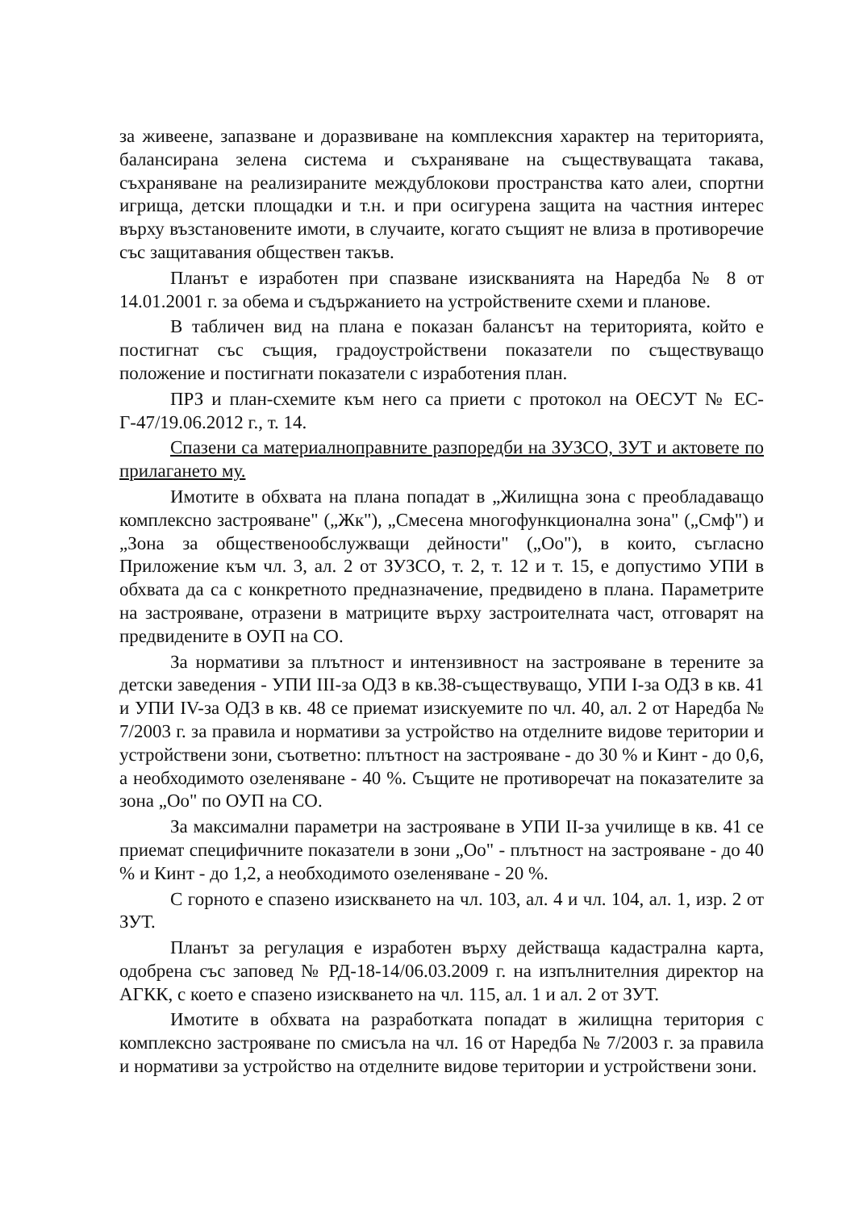за живеене, запазване и доразвиване на комплексния характер на територията, балансирана зелена система и съхраняване на съществуващата такава, съхраняване на реализираните междублокови пространства като алеи, спортни игрища, детски площадки и т.н. и при осигурена защита на частния интерес върху възстановените имоти, в случаите, когато същият не влиза в противоречие със защитавания обществен такъв.
Планът е изработен при спазване изискванията на Наредба № 8 от 14.01.2001 г. за обема и съдържанието на устройствените схеми и планове.
В табличен вид на плана е показан балансът на територията, който е постигнат със същия, градоустройствени показатели по съществуващо положение и постигнати показатели с изработения план.
ПРЗ и план-схемите към него са приети с протокол на ОЕСУТ № ЕС-Г-47/19.06.2012 г., т. 14.
Спазени са материалноправните разпоредби на ЗУЗСО, ЗУТ и актовете по прилагането му.
Имотите в обхвата на плана попадат в „Жилищна зона с преобладаващо комплексно застрояване" („Жк"), „Смесена многофункционална зона" („Смф") и „Зона за общественообслужващи дейности" („Оо"), в които, съгласно Приложение към чл. 3, ал. 2 от ЗУЗСО, т. 2, т. 12 и т. 15, е допустимо УПИ в обхвата да са с конкретното предназначение, предвидено в плана. Параметрите на застрояване, отразени в матриците върху застроителната част, отговарят на предвидените в ОУП на СО.
За нормативи за плътност и интензивност на застрояване в терените за детски заведения - УПИ III-за ОДЗ в кв.38-съществуващо, УПИ I-за ОДЗ в кв. 41 и УПИ IV-за ОДЗ в кв. 48 се приемат изискуемите по чл. 40, ал. 2 от Наредба № 7/2003 г. за правила и нормативи за устройство на отделните видове територии и устройствени зони, съответно: плътност на застрояване - до 30 % и Кинт - до 0,6, а необходимото озеленяване - 40 %. Същите не противоречат на показателите за зона „Оо" по ОУП на СО.
За максимални параметри на застрояване в УПИ II-за училище в кв. 41 се приемат специфичните показатели в зони „Оо" - плътност на застрояване - до 40 % и Кинт - до 1,2, а необходимото озеленяване - 20 %.
С горното е спазено изискването на чл. 103, ал. 4 и чл. 104, ал. 1, изр. 2 от ЗУТ.
Планът за регулация е изработен върху действаща кадастрална карта, одобрена със заповед № РД-18-14/06.03.2009 г. на изпълнителния директор на АГКК, с което е спазено изискването на чл. 115, ал. 1 и ал. 2 от ЗУТ.
Имотите в обхвата на разработката попадат в жилищна територия с комплексно застрояване по смисъла на чл. 16 от Наредба № 7/2003 г. за правила и нормативи за устройство на отделните видове територии и устройствени зони.